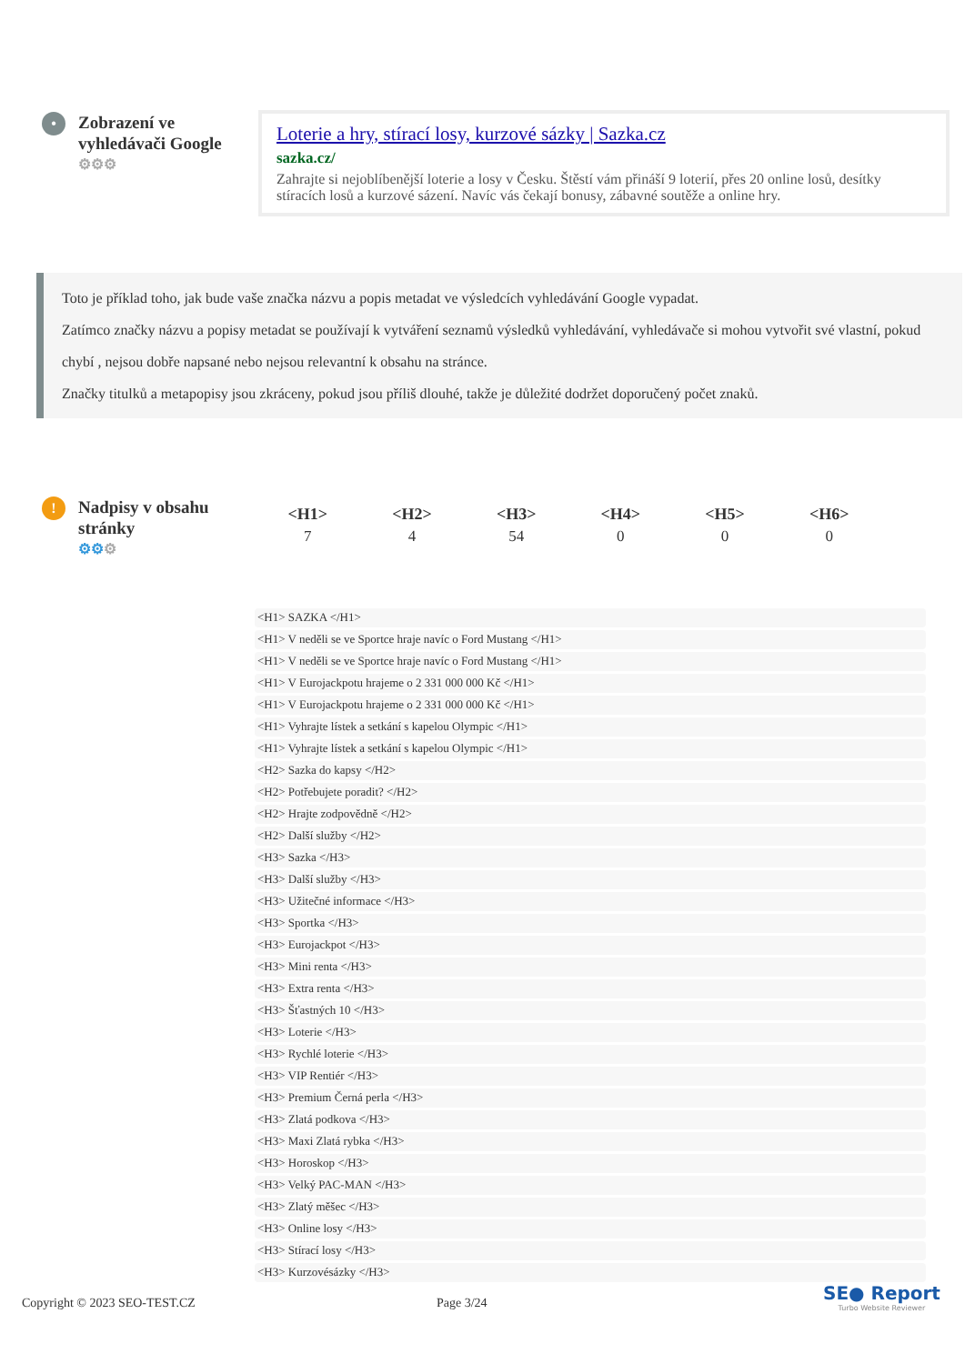•
Zobrazení ve vyhledávači Google
⚙⚙⚙
Loterie a hry, stírací losy, kurzové sázky | Sazka.cz
sazka.cz/
Zahrajte si nejoblíbenější loterie a losy v Česku. Štěstí vám přináší 9 loterií, přes 20 online losů, desítky stíracích losů a kurzové sázení. Navíc vás čekají bonusy, zábavné soutěže a online hry.
Toto je příklad toho, jak bude vaše značka názvu a popis metadat ve výsledcích vyhledávání Google vypadat.
Zatímco značky názvu a popisy metadat se používají k vytváření seznamů výsledků vyhledávání, vyhledávače si mohou vytvořit své vlastní, pokud chybí , nejsou dobře napsané nebo nejsou relevantní k obsahu na stránce.
Značky titulků a metapopisy jsou zkráceny, pokud jsou příliš dlouhé, takže je důležité dodržet doporučený počet znaků.
!
Nadpisy v obsahu stránky
⚙⚙⚙
| <H1> | <H2> | <H3> | <H4> | <H5> | <H6> |
| --- | --- | --- | --- | --- | --- |
| 7 | 4 | 54 | 0 | 0 | 0 |
<H1> SAZKA </H1>
<H1> V neděli se ve Sportce hraje navíc o Ford Mustang </H1>
<H1> V neděli se ve Sportce hraje navíc o Ford Mustang </H1>
<H1> V Eurojackpotu hrajeme o 2 331 000 000 Kč </H1>
<H1> V Eurojackpotu hrajeme o 2 331 000 000 Kč </H1>
<H1> Vyhrajte lístek a setkání s kapelou Olympic </H1>
<H1> Vyhrajte lístek a setkání s kapelou Olympic </H1>
<H2> Sazka do kapsy </H2>
<H2> Potřebujete poradit? </H2>
<H2> Hrajte zodpovědně </H2>
<H2> Další služby </H2>
<H3> Sazka </H3>
<H3> Další služby </H3>
<H3> Užitečné informace </H3>
<H3> Sportka </H3>
<H3> Eurojackpot </H3>
<H3> Mini renta </H3>
<H3> Extra renta </H3>
<H3> Šťastných 10 </H3>
<H3> Loterie </H3>
<H3> Rychlé loterie </H3>
<H3> VIP Rentiér </H3>
<H3> Premium Černá perla </H3>
<H3> Zlatá podkova </H3>
<H3> Maxi Zlatá rybka </H3>
<H3> Horoskop </H3>
<H3> Velký PAC-MAN </H3>
<H3> Zlatý měšec </H3>
<H3> Online losy </H3>
<H3> Stírací losy </H3>
<H3> Kurzovésázky </H3>
Copyright © 2023 SEO-TEST.CZ Page 3/24
SE● Report
Turbo Website Reviewer